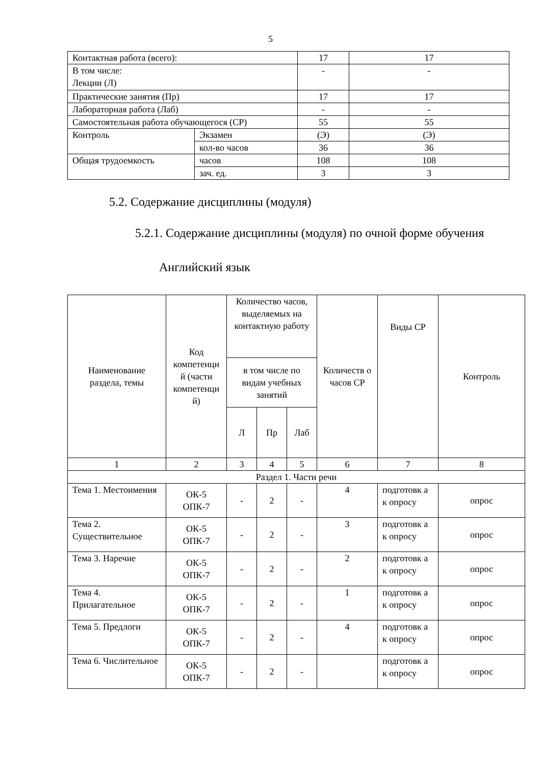5
| Контактная работа (всего): | | 17 | 17 |
| В том числе: Лекции (Л) | | - | - |
| Практические занятия (Пр) | | 17 | 17 |
| Лабораторная работа (Лаб) | | - | - |
| Самостоятельная работа обучающегося (СР) | | 55 | 55 |
| Контроль | Экзамен | (Э) | (Э) |
| | кол-во часов | 36 | 36 |
| Общая трудоемкость | часов | 108 | 108 |
| | зач. ед. | 3 | 3 |
5.2. Содержание дисциплины (модуля)
5.2.1. Содержание дисциплины (модуля) по очной форме обучения
Английский язык
| Наименование раздела, темы | Код компетенци й (части компетенци й) | Количество часов, выделяемых на контактную работу | | | Количеств о часов СР | Виды СР | Контроль |
| --- | --- | --- | --- | --- | --- | --- | --- |
| | | в том числе по видам учебных занятий | | | | | |
| | | Л | Пр | Лаб | | | |
| 1 | 2 | 3 | 4 | 5 | 6 | 7 | 8 |
| Раздел 1. Части речи | | | | | | | |
| Тема 1. Местоимения | ОК-5 ОПК-7 | - | 2 | - | 4 | подготовк а к опросу | опрос |
| Тема 2. Существительное | ОК-5 ОПК-7 | - | 2 | - | 3 | подготовк а к опросу | опрос |
| Тема 3. Наречие | ОК-5 ОПК-7 | - | 2 | - | 2 | подготовк а к опросу | опрос |
| Тема 4. Прилагательное | ОК-5 ОПК-7 | - | 2 | - | 1 | подготовк а к опросу | опрос |
| Тема 5. Предлоги | ОК-5 ОПК-7 | - | 2 | - | 4 | подготовк а к опросу | опрос |
| Тема 6. Числительное | ОК-5 ОПК-7 | - | 2 | - | | подготовк а к опросу | опрос |